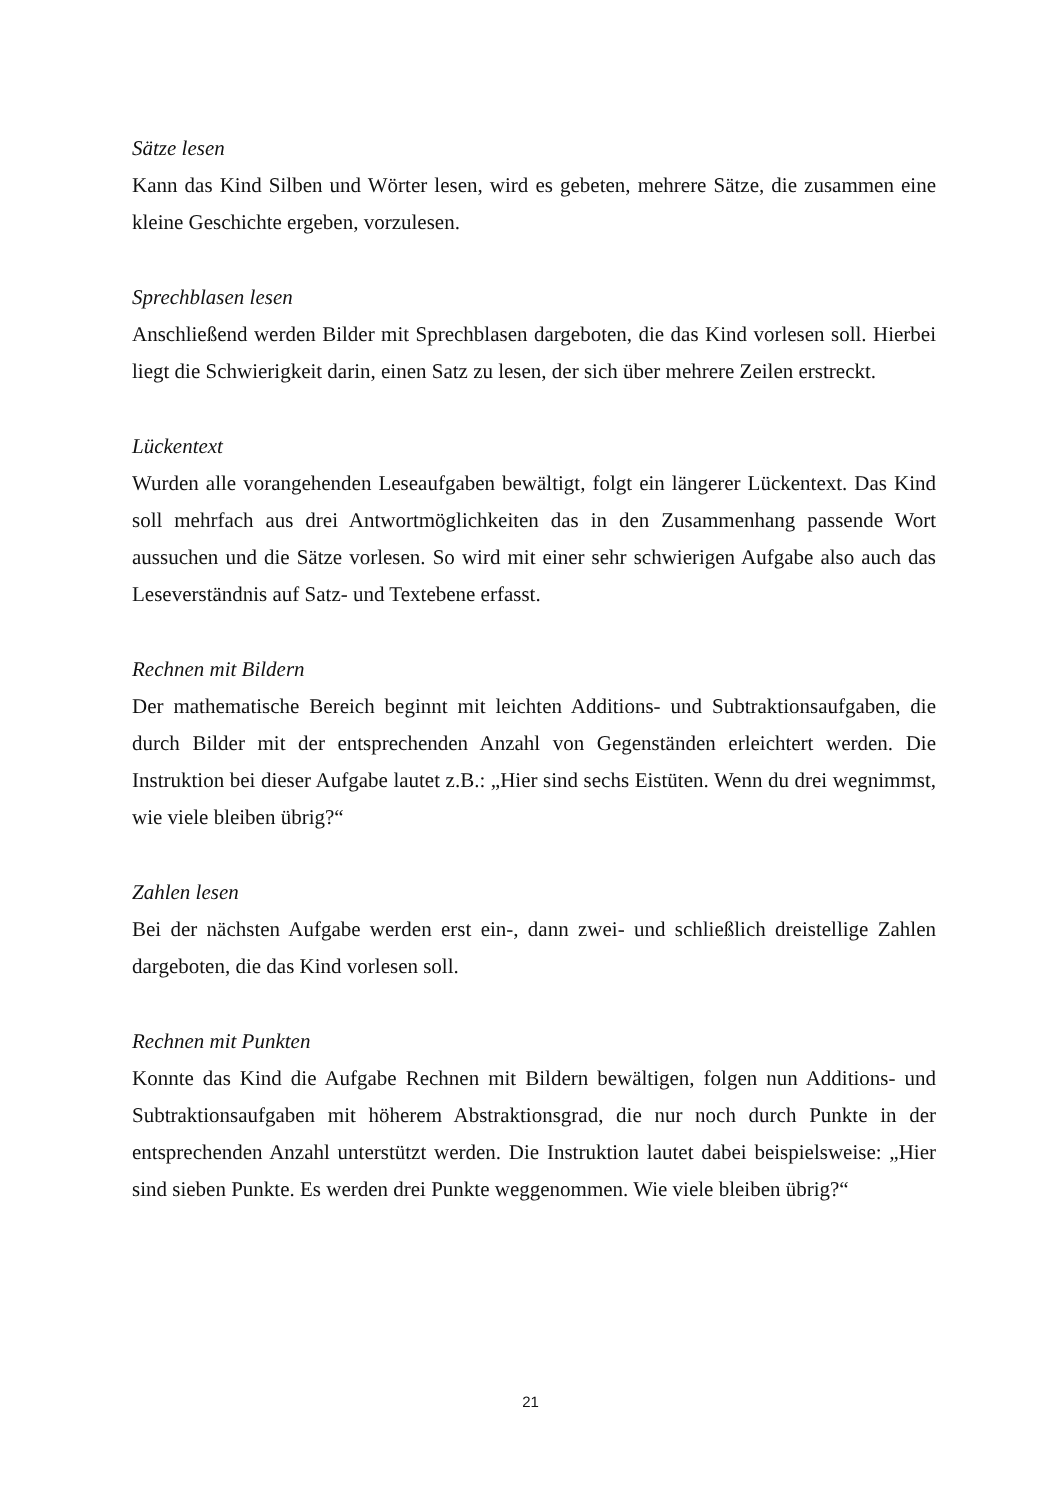Sätze lesen
Kann das Kind Silben und Wörter lesen, wird es gebeten, mehrere Sätze, die zusammen eine kleine Geschichte ergeben, vorzulesen.
Sprechblasen lesen
Anschließend werden Bilder mit Sprechblasen dargeboten, die das Kind vorlesen soll. Hierbei liegt die Schwierigkeit darin, einen Satz zu lesen, der sich über mehrere Zeilen erstreckt.
Lückentext
Wurden alle vorangehenden Leseaufgaben bewältigt, folgt ein längerer Lückentext. Das Kind soll mehrfach aus drei Antwortmöglichkeiten das in den Zusammenhang passende Wort aussuchen und die Sätze vorlesen. So wird mit einer sehr schwierigen Aufgabe also auch das Leseverständnis auf Satz- und Textebene erfasst.
Rechnen mit Bildern
Der mathematische Bereich beginnt mit leichten Additions- und Subtraktionsaufgaben, die durch Bilder mit der entsprechenden Anzahl von Gegenständen erleichtert werden. Die Instruktion bei dieser Aufgabe lautet z.B.: „Hier sind sechs Eistüten. Wenn du drei wegnimmst, wie viele bleiben übrig?“
Zahlen lesen
Bei der nächsten Aufgabe werden erst ein-, dann zwei- und schließlich dreistellige Zahlen dargeboten, die das Kind vorlesen soll.
Rechnen mit Punkten
Konnte das Kind die Aufgabe Rechnen mit Bildern bewältigen, folgen nun Additions- und Subtraktionsaufgaben mit höherem Abstraktionsgrad, die nur noch durch Punkte in der entsprechenden Anzahl unterstützt werden. Die Instruktion lautet dabei beispielsweise: „Hier sind sieben Punkte. Es werden drei Punkte weggenommen. Wie viele bleiben übrig?“
21